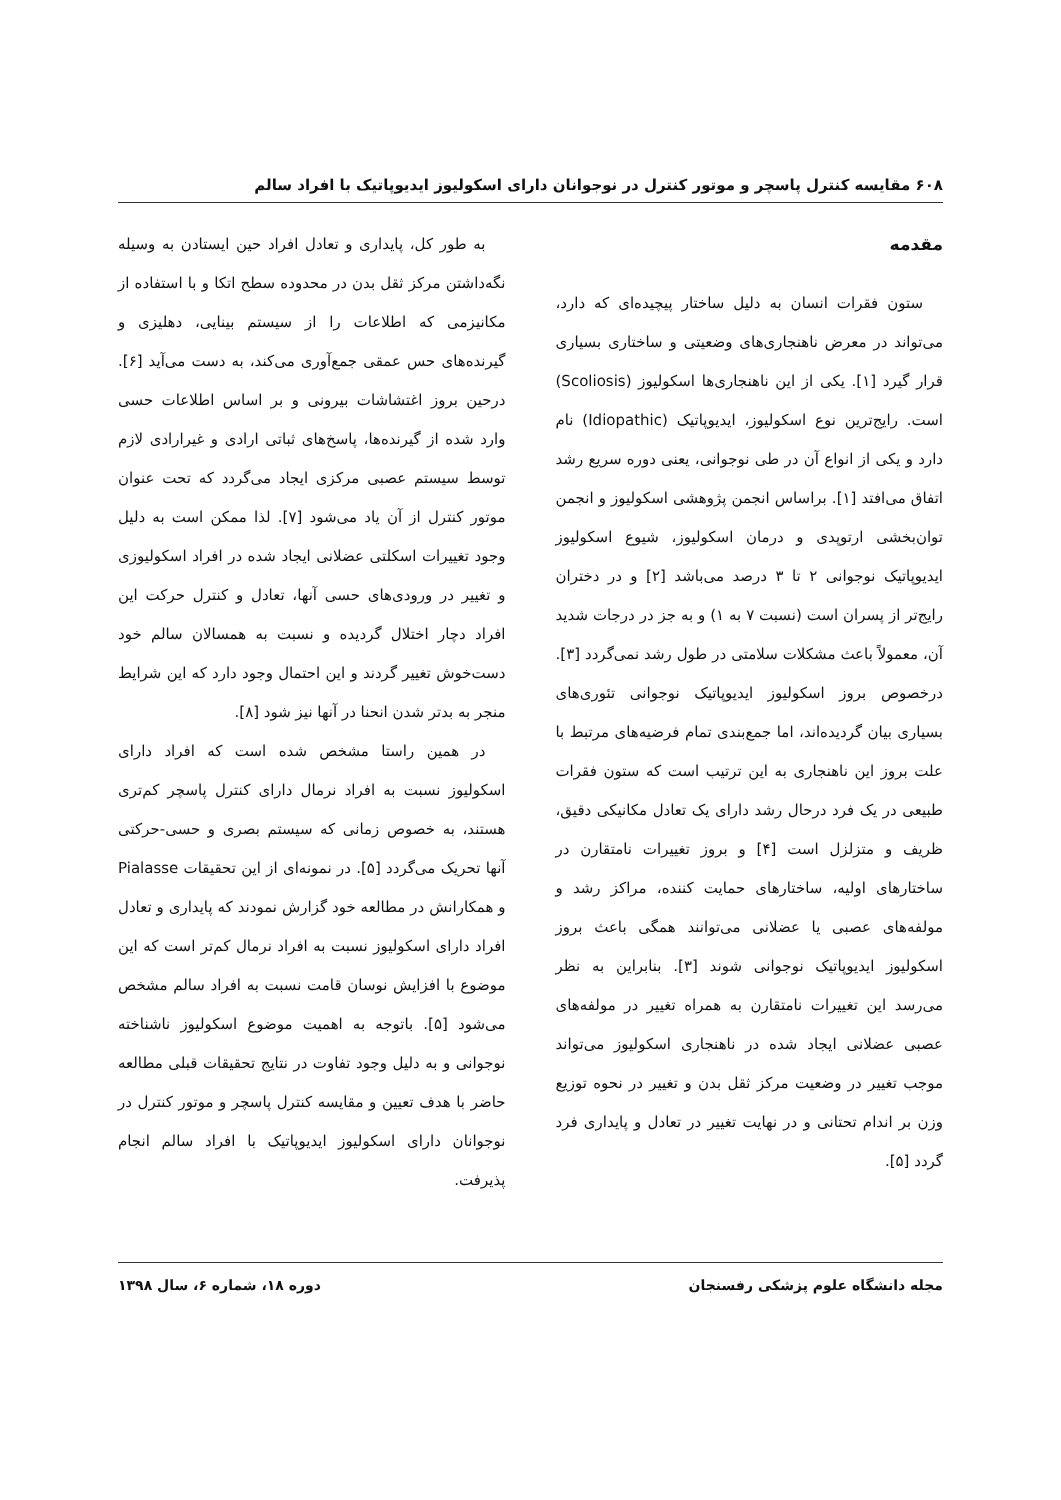۶۰۸ مقایسه کنترل پاسچر و موتور کنترل در نوجوانان دارای اسکولیوز ایدیوپاتیک با افراد سالم
مقدمه
ستون فقرات انسان به دلیل ساختار پیچیده‌ای که دارد، می‌تواند در معرض ناهنجاری‌های وضعیتی و ساختاری بسیاری قرار گیرد [۱]. یکی از این ناهنجاری‌ها اسکولیوز (Scoliosis) است. رایج‌ترین نوع اسکولیوز، ایدیوپاتیک (Idiopathic) نام دارد و یکی از انواع آن در طی نوجوانی، یعنی دوره سریع رشد اتفاق می‌افتد [۱]. براساس انجمن پژوهشی اسکولیوز و انجمن توان‌بخشی ارتوپدی و درمان اسکولیوز، شیوع اسکولیوز ایدیوپاتیک نوجوانی ۲ تا ۳ درصد می‌باشد [۲] و در دختران رایج‌تر از پسران است (نسبت ۷ به ۱) و به جز در درجات شدید آن، معمولاً باعث مشکلات سلامتی در طول رشد نمی‌گردد [۳]. درخصوص بروز اسکولیوز ایدیوپاتیک نوجوانی تئوری‌های بسیاری بیان گردیده‌اند، اما جمع‌بندی تمام فرضیه‌های مرتبط با علت بروز این ناهنجاری به این ترتیب است که ستون فقرات طبیعی در یک فرد درحال رشد دارای یک تعادل مکانیکی دقیق، ظریف و متزلزل است [۴] و بروز تغییرات نامتقارن در ساختارهای اولیه، ساختارهای حمایت کننده، مراکز رشد و مولفه‌های عصبی یا عضلانی می‌توانند همگی باعث بروز اسکولیوز ایدیوپاتیک نوجوانی شوند [۳]. بنابراین به نظر می‌رسد این تغییرات نامتقارن به همراه تغییر در مولفه‌های عصبی عضلانی ایجاد شده در ناهنجاری اسکولیوز می‌تواند موجب تغییر در وضعیت مرکز ثقل بدن و تغییر در نحوه توزیع وزن بر اندام تحتانی و در نهایت تغییر در تعادل و پایداری فرد گردد [۵].
به طور کل، پایداری و تعادل افراد حین ایستادن به وسیله نگه‌داشتن مرکز ثقل بدن در محدوده سطح اتکا و با استفاده از مکانیزمی که اطلاعات را از سیستم بینایی، دهلیزی و گیرنده‌های حس عمقی جمع‌آوری می‌کند، به دست می‌آید [۶]. درحین بروز اغتشاشات بیرونی و بر اساس اطلاعات حسی وارد شده از گیرنده‌ها، پاسخ‌های ثباتی ارادی و غیرارادی لازم توسط سیستم عصبی مرکزی ایجاد می‌گردد که تحت عنوان موتور کنترل از آن یاد می‌شود [۷]. لذا ممکن است به دلیل وجود تغییرات اسکلتی عضلانی ایجاد شده در افراد اسکولیوزی و تغییر در ورودی‌های حسی آنها، تعادل و کنترل حرکت این افراد دچار اختلال گردیده و نسبت به همسالان سالم خود دست‌خوش تغییر گردند و این احتمال وجود دارد که این شرایط منجر به بدتر شدن انحنا در آنها نیز شود [۸].
در همین راستا مشخص شده است که افراد دارای اسکولیوز نسبت به افراد نرمال دارای کنترل پاسچر کم‌تری هستند، به خصوص زمانی که سیستم بصری و حسی-حرکتی آنها تحریک می‌گردد [۵]. در نمونه‌ای از این تحقیقات Pialasse و همکارانش در مطالعه خود گزارش نمودند که پایداری و تعادل افراد دارای اسکولیوز نسبت به افراد نرمال کم‌تر است که این موضوع با افزایش نوسان قامت نسبت به افراد سالم مشخص می‌شود [۵]. باتوجه به اهمیت موضوع اسکولیوز ناشناخته نوجوانی و به دلیل وجود تفاوت در نتایج تحقیقات قبلی مطالعه حاضر با هدف تعیین و مقایسه کنترل پاسچر و موتور کنترل در نوجوانان دارای اسکولیوز ایدیوپاتیک با افراد سالم انجام پذیرفت.
مجله دانشگاه علوم پزشکی رفسنجان دوره ۱۸، شماره ۶، سال ۱۳۹۸